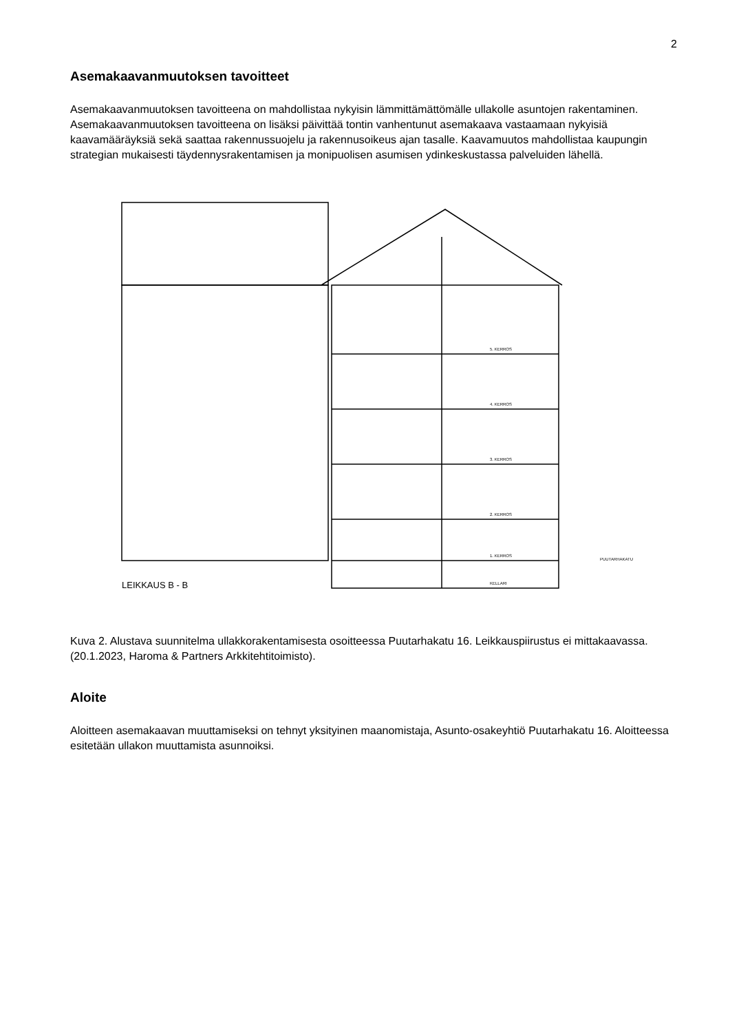2
Asemakaavanmuutoksen tavoitteet
Asemakaavanmuutoksen tavoitteena on mahdollistaa nykyisin lämmittämättömälle ullakolle asuntojen rakentaminen.
Asemakaavanmuutoksen tavoitteena on lisäksi päivittää tontin vanhentunut asemakaava vastaamaan nykyisiä kaavamääräyksiä sekä saattaa rakennussuojelu ja rakennusoikeus ajan tasalle. Kaavamuutos mahdollistaa kaupungin strategian mukaisesti täydennysrakentamisen ja monipuolisen asumisen ydinkeskustassa palveluiden lähellä.
5. KERROS
4. KERROS
3. KERROS
2. KERROS
1. KERROS
KELLARI
PUUTARHAKATU
LEIKKAUS B - B
Kuva 2. Alustava suunnitelma ullakkorakentamisesta osoitteessa Puutarhakatu 16. Leikkauspiirustus ei mittakaavassa. (20.1.2023, Haroma & Partners Arkkitehtitoimisto).
Aloite
Aloitteen asemakaavan muuttamiseksi on tehnyt yksityinen maanomistaja, Asunto-osakeyhtiö Puutarhakatu 16. Aloitteessa esitetään ullakon muuttamista asunnoiksi.